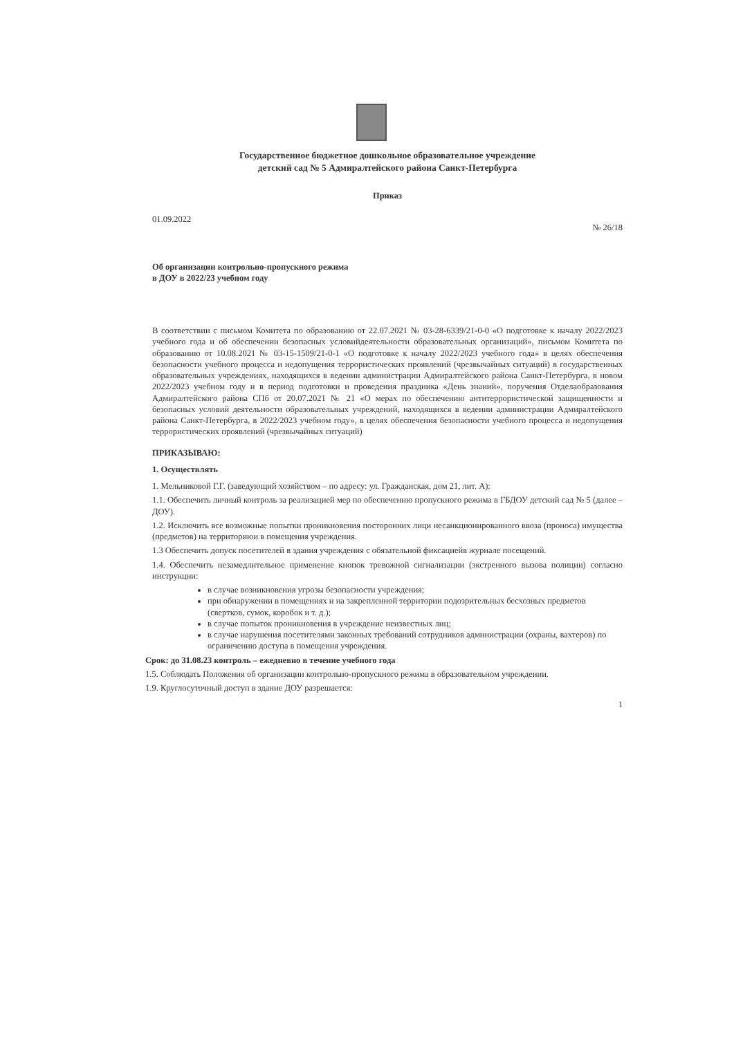Государственное бюджетное дошкольное образовательное учреждение
детский сад № 5 Адмиралтейского района Санкт-Петербурга
Приказ
01.09.2022 № 26/18
Об организации контрольно-пропускного режима
в ДОУ в 2022/23 учебном году
В соответствии с письмом Комитета по образованию от 22.07.2021 № 03-28-6339/21-0-0 «О подготовке к началу 2022/2023 учебного года и об обеспечении безопасных условийдеятельности образовательных организаций», письмом Комитета по образованию от 10.08.2021 № 03-15-1509/21-0-1 «О подготовке к началу 2022/2023 учебного года» в целях обеспечения безопасности учебного процесса и недопущения террористических проявлений (чрезвычайных ситуаций) в государственных образовательных учреждениях, находящихся в ведении администрации Адмиралтейского района Санкт-Петербурга, в новом 2022/2023 учебном году и в период подготовки и проведения праздника «День знаний», поручения Отделаобразования Адмиралтейского района СПб от 20.07.2021 № 21 «О мерах по обеспечению антитеррористической защищенности и безопасных условий деятельности образовательных учреждений, находящихся в ведении администрации Адмиралтейского района Санкт-Петербурга, в 2022/2023 учебном году», в целях обеспечения безопасности учебного процесса и недопущения террористических проявлений (чрезвычайных ситуаций)
ПРИКАЗЫВАЮ:
1. Осуществлять
1. Мельниковой Г.Г. (заведующий хозяйством – по адресу: ул. Гражданская, дом 21, лит. А):
1.1. Обеспечить личный контроль за реализацией мер по обеспечению пропускного режима в ГБДОУ детский сад № 5 (далее – ДОУ).
1.2. Исключить все возможные попытки проникновения посторонних лици несанкционированного ввоза (проноса) имущества (предметов) на территориюи в помещения учреждения.
1.3 Обеспечить допуск посетителей в здания учреждения с обязательной фиксациейв журнале посещений.
1.4. Обеспечить незамедлительное применение кнопок тревожной сигнализации (экстренного вызова полиции) согласно инструкции:
в случае возникновения угрозы безопасности учреждения;
при обнаружении в помещениях и на закрепленной территории подозрительных бесхозных предметов (свертков, сумок, коробок и т. д.);
в случае попыток проникновения в учреждение неизвестных лиц;
в случае нарушения посетителями законных требований сотрудников администрации (охраны, вахтеров) по ограничению доступа в помещения учреждения.
Срок: до 31.08.23 контроль – ежедневно в течение учебного года
1.5. Соблюдать Положения об организации контрольно-пропускного режима в образовательном учреждении.
1.9. Круглосуточный доступ в здание ДОУ разрешается:
1